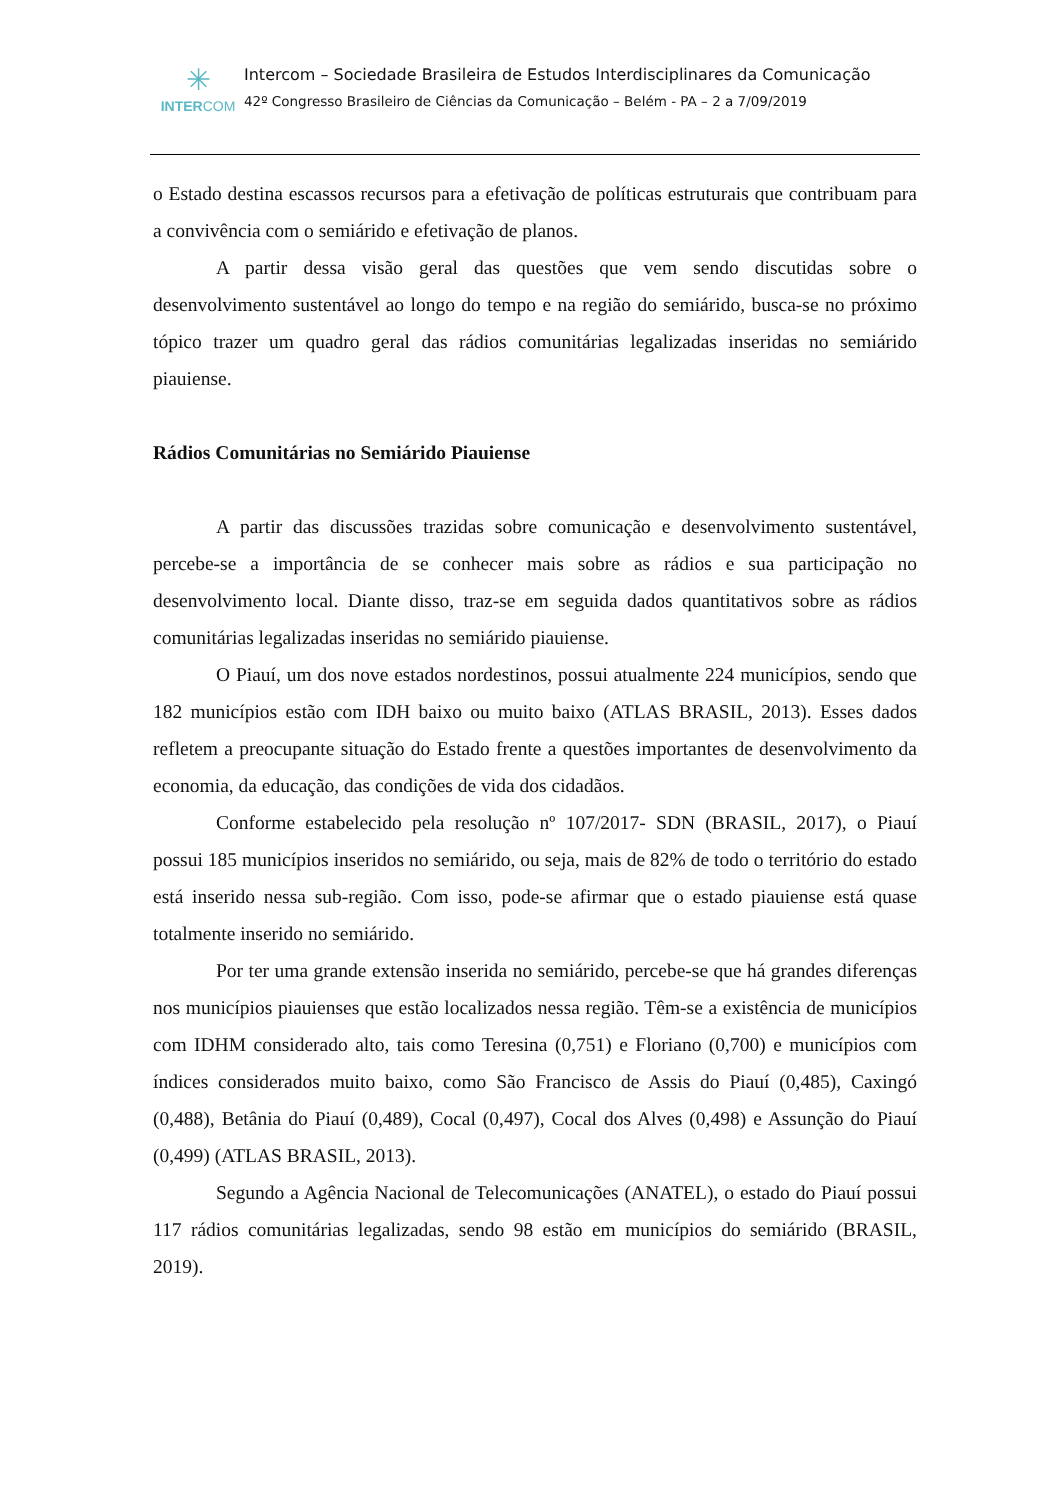✳
INTERCOM
Intercom – Sociedade Brasileira de Estudos Interdisciplinares da Comunicação
42º Congresso Brasileiro de Ciências da Comunicação – Belém - PA – 2 a 7/09/2019
o Estado destina escassos recursos para a efetivação de políticas estruturais que contribuam para a convivência com o semiárido e efetivação de planos.
A partir dessa visão geral das questões que vem sendo discutidas sobre o desenvolvimento sustentável ao longo do tempo e na região do semiárido, busca-se no próximo tópico trazer um quadro geral das rádios comunitárias legalizadas inseridas no semiárido piauiense.
Rádios Comunitárias no Semiárido Piauiense
A partir das discussões trazidas sobre comunicação e desenvolvimento sustentável, percebe-se a importância de se conhecer mais sobre as rádios e sua participação no desenvolvimento local. Diante disso, traz-se em seguida dados quantitativos sobre as rádios comunitárias legalizadas inseridas no semiárido piauiense.
O Piauí, um dos nove estados nordestinos, possui atualmente 224 municípios, sendo que 182 municípios estão com IDH baixo ou muito baixo (ATLAS BRASIL, 2013). Esses dados refletem a preocupante situação do Estado frente a questões importantes de desenvolvimento da economia, da educação, das condições de vida dos cidadãos.
Conforme estabelecido pela resolução nº 107/2017- SDN (BRASIL, 2017), o Piauí possui 185 municípios inseridos no semiárido, ou seja, mais de 82% de todo o território do estado está inserido nessa sub-região. Com isso, pode-se afirmar que o estado piauiense está quase totalmente inserido no semiárido.
Por ter uma grande extensão inserida no semiárido, percebe-se que há grandes diferenças nos municípios piauienses que estão localizados nessa região. Têm-se a existência de municípios com IDHM considerado alto, tais como Teresina (0,751) e Floriano (0,700) e municípios com índices considerados muito baixo, como São Francisco de Assis do Piauí (0,485), Caxingó (0,488), Betânia do Piauí (0,489), Cocal (0,497), Cocal dos Alves (0,498) e Assunção do Piauí (0,499) (ATLAS BRASIL, 2013).
Segundo a Agência Nacional de Telecomunicações (ANATEL), o estado do Piauí possui 117 rádios comunitárias legalizadas, sendo 98 estão em municípios do semiárido (BRASIL, 2019).